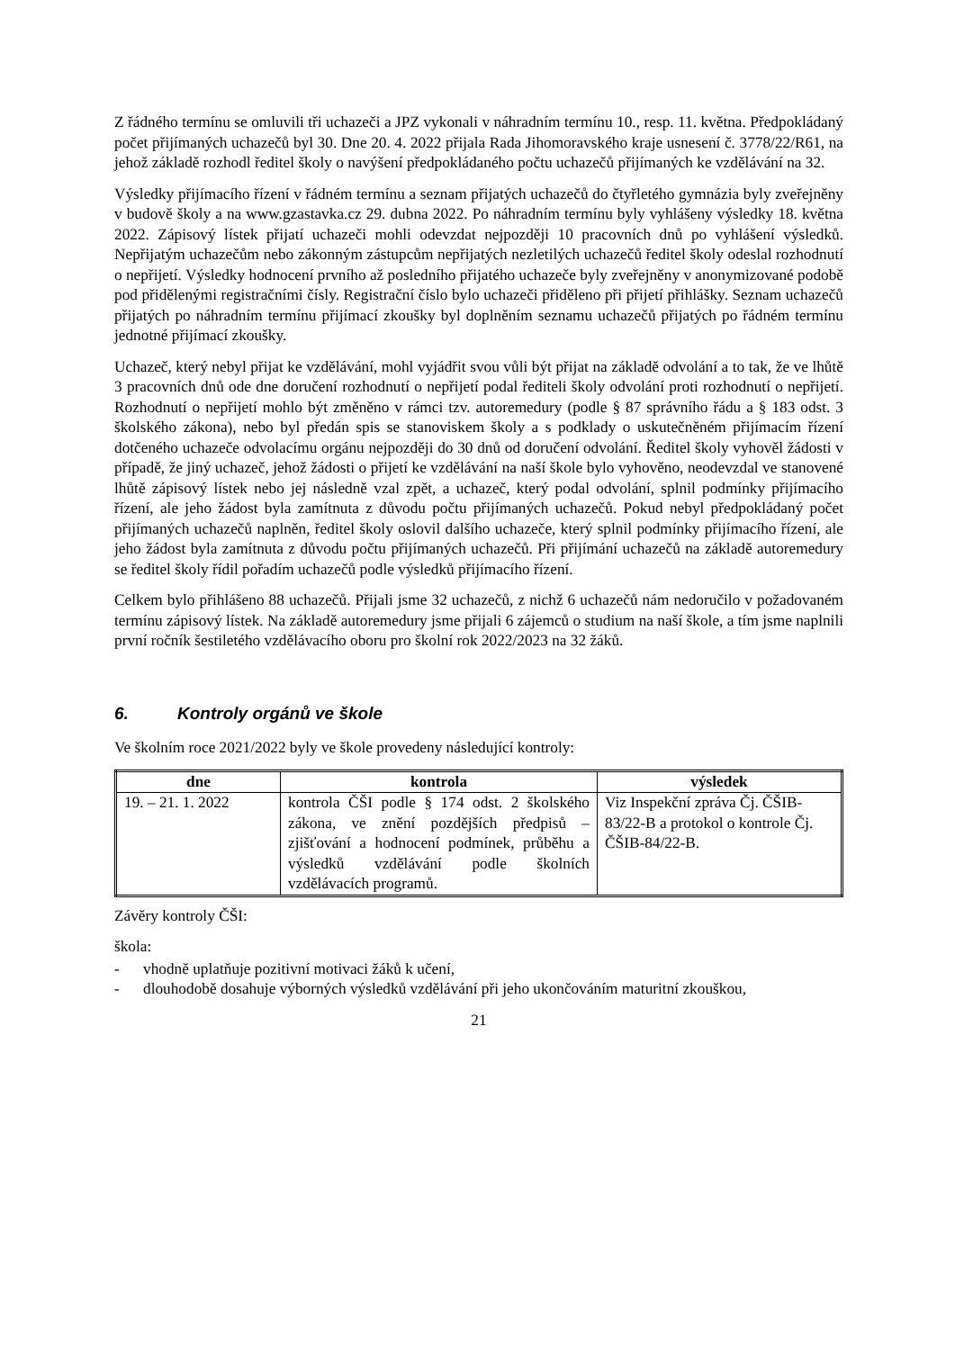Z řádného termínu se omluvili tři uchazeči a JPZ vykonali v náhradním termínu 10., resp. 11. května. Předpokládaný počet přijímaných uchazečů byl 30. Dne 20. 4. 2022 přijala Rada Jihomoravského kraje usnesení č. 3778/22/R61, na jehož základě rozhodl ředitel školy o navýšení předpokládaného počtu uchazečů přijímaných ke vzdělávání na 32.
Výsledky přijímacího řízení v řádném termínu a seznam přijatých uchazečů do čtyřletého gymnázia byly zveřejněny v budově školy a na www.gzastavka.cz 29. dubna 2022. Po náhradním termínu byly vyhlášeny výsledky 18. května 2022. Zápisový lístek přijatí uchazeči mohli odevzdat nejpozději 10 pracovních dnů po vyhlášení výsledků. Nepřijatým uchazečům nebo zákonným zástupcům nepřijatých nezletilých uchazečů ředitel školy odeslal rozhodnutí o nepřijetí. Výsledky hodnocení prvního až posledního přijatého uchazeče byly zveřejněny v anonymizované podobě pod přidělenými registračními čísly. Registrační číslo bylo uchazeči přiděleno při přijetí přihlášky. Seznam uchazečů přijatých po náhradním termínu přijímací zkoušky byl doplněním seznamu uchazečů přijatých po řádném termínu jednotné přijímací zkoušky.
Uchazeč, který nebyl přijat ke vzdělávání, mohl vyjádřit svou vůli být přijat na základě odvolání a to tak, že ve lhůtě 3 pracovních dnů ode dne doručení rozhodnutí o nepřijetí podal řediteli školy odvolání proti rozhodnutí o nepřijetí. Rozhodnutí o nepřijetí mohlo být změněno v rámci tzv. autoremedury (podle § 87 správního řádu a § 183 odst. 3 školského zákona), nebo byl předán spis se stanoviskem školy a s podklady o uskutečněném přijímacím řízení dotčeného uchazeče odvolacímu orgánu nejpozději do 30 dnů od doručení odvolání. Ředitel školy vyhověl žádosti v případě, že jiný uchazeč, jehož žádosti o přijetí ke vzdělávání na naší škole bylo vyhověno, neodevzdal ve stanovené lhůtě zápisový lístek nebo jej následně vzal zpět, a uchazeč, který podal odvolání, splnil podmínky přijímacího řízení, ale jeho žádost byla zamítnuta z důvodu počtu přijímaných uchazečů. Pokud nebyl předpokládaný počet přijímaných uchazečů naplněn, ředitel školy oslovil dalšího uchazeče, který splnil podmínky přijímacího řízení, ale jeho žádost byla zamítnuta z důvodu počtu přijímaných uchazečů. Při přijímání uchazečů na základě autoremedury se ředitel školy řídil pořadím uchazečů podle výsledků přijímacího řízení.
Celkem bylo přihlášeno 88 uchazečů. Přijali jsme 32 uchazečů, z nichž 6 uchazečů nám nedoručilo v požadovaném termínu zápisový lístek. Na základě autoremedury jsme přijali 6 zájemců o studium na naší škole, a tím jsme naplnili první ročník šestiletého vzdělávacího oboru pro školní rok 2022/2023 na 32 žáků.
6. Kontroly orgánů ve škole
Ve školním roce 2021/2022 byly ve škole provedeny následující kontroly:
| dne | kontrola | výsledek |
| --- | --- | --- |
| 19. – 21. 1. 2022 | kontrola ČŠI podle § 174 odst. 2 školského zákona, ve znění pozdějších předpisů – zjišťování a hodnocení podmínek, průběhu a výsledků vzdělávání podle školních vzdělávacích programů. | Viz Inspekční zpráva Čj. ČŠIB-83/22-B a protokol o kontrole Čj. ČŠIB-84/22-B. |
Závěry kontroly ČŠI:
škola:
- vhodně uplatňuje pozitivní motivaci žáků k učení,
- dlouhodobě dosahuje výborných výsledků vzdělávání při jeho ukončováním maturitní zkouškou,
21